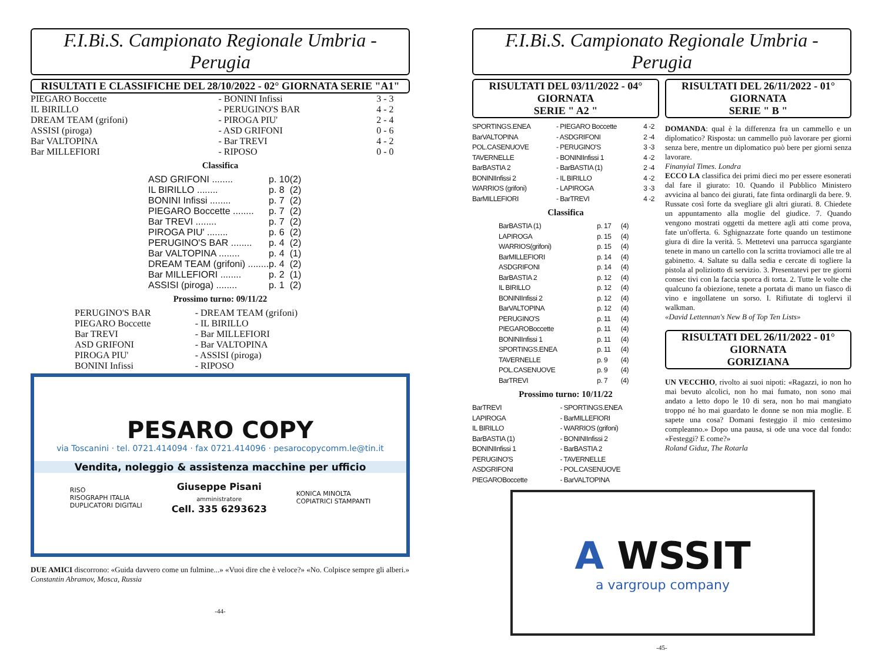F.I.Bi.S. Campionato Regionale Umbria - Perugia
RISULTATI E CLASSIFICHE DEL 28/10/2022 - 02° GIORNATA SERIE "A1"
| PIEGARO Boccette | - BONINI Infissi | 3 - 3 |
| IL BIRILLO | - PERUGINO'S BAR | 4 - 2 |
| DREAM TEAM (grifoni) | - PIROGA PIU' | 2 - 4 |
| ASSISI (piroga) | - ASD GRIFONI | 0 - 6 |
| Bar VALTOPINA | - Bar TREVI | 4 - 2 |
| Bar MILLEFIORI | - RIPOSO | 0 - 0 |
Classifica
| ASD GRIFONI ........ | p. 10 | (2) |
| IL BIRILLO ........ | p. 8 | (2) |
| BONINI Infissi ........ | p. 7 | (2) |
| PIEGARO Boccette ........ | p. 7 | (2) |
| Bar TREVI ........ | p. 7 | (2) |
| PIROGA PIU' ........ | p. 6 | (2) |
| PERUGINO'S BAR ........ | p. 4 | (2) |
| Bar VALTOPINA ........ | p. 4 | (1) |
| DREAM TEAM (grifoni) ........ | p. 4 | (2) |
| Bar MILLEFIORI ........ | p. 2 | (1) |
| ASSISI (piroga) ........ | p. 1 | (2) |
Prossimo turno: 09/11/22
| PERUGINO'S BAR | - DREAM TEAM (grifoni) |
| PIEGARO Boccette | - IL BIRILLO |
| Bar TREVI | - Bar MILLEFIORI |
| ASD GRIFONI | - Bar VALTOPINA |
| PIROGA PIU' | - ASSISI (piroga) |
| BONINI Infissi | - RIPOSO |
PESARO COPY
via Toscanini · tel. 0721.414094 · fax 0721.414096 · pesarocopycomm.le@tin.it
Vendita, noleggio & assistenza macchine per ufficio
RISO
RISOGRAPH ITALIA
DUPLICATORI DIGITALI
Giuseppe Pisani
amministratore
Cell. 335 6293623
KONICA MINOLTA
COPIATRICI STAMPANTI
DUE AMICI discorrono: «Guida davvero come un fulmine...» «Vuoi dire che è veloce?» «No. Colpisce sempre gli alberi.»
Constantin Abramov, Mosca, Russia
-44-
F.I.Bi.S. Campionato Regionale Umbria - Perugia
RISULTATI DEL 03/11/2022 - 04° GIORNATA
SERIE " A2 "
| SPORTINGS.ENEA | - PIEGARO Boccette | 4 -2 |
| BarVALTOPINA | - ASDGRIFONI | 2 -4 |
| POL.CASENUOVE | - PERUGINO'S | 3 -3 |
| TAVERNELLE | - BONINIInfissi 1 | 4 -2 |
| BarBASTIA 2 | - BarBASTIA (1) | 2 -4 |
| BONINIInfissi 2 | - IL BIRILLO | 4 -2 |
| WARRIOS (grifoni) | - LAPIROGA | 3 -3 |
| BarMILLEFIORI | - BarTREVI | 4 -2 |
Classifica
| BarBASTIA (1) | p. 17 | (4) |
| LAPIROGA | p. 15 | (4) |
| WARRIOS(grifoni) | p. 15 | (4) |
| BarMILLEFIORI | p. 14 | (4) |
| ASDGRIFONI | p. 14 | (4) |
| BarBASTIA 2 | p. 12 | (4) |
| IL BIRILLO | p. 12 | (4) |
| BONINIInfissi 2 | p. 12 | (4) |
| BarVALTOPINA | p. 12 | (4) |
| PERUGINO'S | p. 11 | (4) |
| PIEGAROBoccette | p. 11 | (4) |
| BONINIInfissi 1 | p. 11 | (4) |
| SPORTINGS.ENEA | p. 11 | (4) |
| TAVERNELLE | p. 9 | (4) |
| POL.CASENUOVE | p. 9 | (4) |
| BarTREVI | p. 7 | (4) |
Prossimo turno: 10/11/22
| BarTREVI | - SPORTINGS.ENEA |
| LAPIROGA | - BarMILLEFIORI |
| IL BIRILLO | - WARRIOS (grifoni) |
| BarBASTIA (1) | - BONINIInfissi 2 |
| BONINIInfissi 1 | - BarBASTIA 2 |
| PERUGINO'S | - TAVERNELLE |
| ASDGRIFONI | - POL.CASENUOVE |
| PIEGAROBoccette | - BarVALTOPINA |
RISULTATI DEL 26/11/2022 - 01° GIORNATA
SERIE " B "
DOMANDA: qual è la differenza fra un cammello e un diplomatico? Risposta: un cammello può lavorare per giorni senza bere, mentre un diplomatico può bere per giorni senza lavorare.
Finanyial Times. Londra
ECCO LA classifica dei primi dieci mo per essere esonerati dal fare il giurato: 10. Quando il Pubblico Ministero avvicina al banco dei giurati, fate finta ordinargli da bere. 9. Russate così forte da svegliare gli altri giurati. 8. Chiedete un appuntamento alla moglie del giudice. 7. Quando vengono mostrati oggetti da mettere agli atti come prova, fate un'offerta. 6. Sghignazzate forte quando un testimone giura di dire la verità. 5. Mettetevi una parrucca sgargiante tenete in mano un cartello con la scritta troviamoci alle tre al gabinetto. 4. Saltate su dalla sedia e cercate di togliere la pistola al poliziotto di servizio. 3. Presentatevi per tre giorni consec tivi con la faccia sporca di torta. 2. Tutte le volte che qualcuno fa obiezione, tenete a portata di mano un fiasco di vino e ingollatene un sorso. I. Rifiutate di toglervi il walkman.
«David Lettennan's New B of Top Ten Lists»
RISULTATI DEL 26/11/2022 - 01° GIORNATA
GORIZIANA
UN VECCHIO, rivolto ai suoi nipoti: «Ragazzi, io non ho mai bevuto alcolici, non ho mai fumato, non sono mai andato a letto dopo le 10 di sera, non ho mai mangiato troppo né ho mai guardato le donne se non mia moglie. E sapete una cosa? Domani festeggio il mio centesimo compleanno.» Dopo una pausa, si ode una voce dal fondo: «Festeggi? E come?»
Roland Giduz, The Rotarla
A WSSIT
a vargroup company
-45-